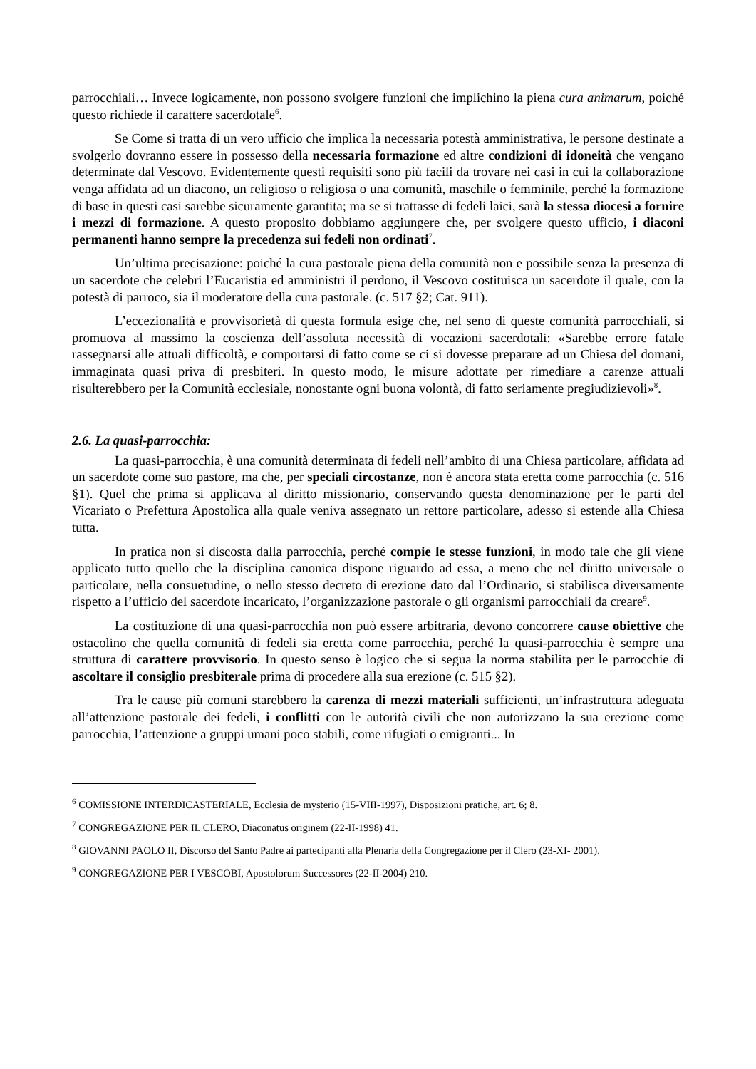parrocchiali… Invece logicamente, non possono svolgere funzioni che implichino la piena cura animarum, poiché questo richiede il carattere sacerdotale<sup>6</sup>.
Se Come si tratta di un vero ufficio che implica la necessaria potestà amministrativa, le persone destinate a svolgerlo dovranno essere in possesso della necessaria formazione ed altre condizioni di idoneità che vengano determinate dal Vescovo. Evidentemente questi requisiti sono più facili da trovare nei casi in cui la collaborazione venga affidata ad un diacono, un religioso o religiosa o una comunità, maschile o femminile, perché la formazione di base in questi casi sarebbe sicuramente garantita; ma se si trattasse di fedeli laici, sarà la stessa diocesi a fornire i mezzi di formazione. A questo proposito dobbiamo aggiungere che, per svolgere questo ufficio, i diaconi permanenti hanno sempre la precedenza sui fedeli non ordinati<sup>7</sup>.
Un’ultima precisazione: poiché la cura pastorale piena della comunità non e possibile senza la presenza di un sacerdote che celebri l’Eucaristia ed amministri il perdono, il Vescovo costituisca un sacerdote il quale, con la potestà di parroco, sia il moderatore della cura pastorale. (c. 517 §2; Cat. 911).
L’eccezionalità e provvisorietà di questa formula esige che, nel seno di queste comunità parrocchiali, si promuova al massimo la coscienza dell’assoluta necessità di vocazioni sacerdotali: «Sarebbe errore fatale rassegnarsi alle attuali difficoltà, e comportarsi di fatto come se ci si dovesse preparare ad un Chiesa del domani, immaginata quasi priva di presbiteri. In questo modo, le misure adottate per rimediare a carenze attuali risulterebbero per la Comunità ecclesiale, nonostante ogni buona volontà, di fatto seriamente pregiudizievoli»<sup>8</sup>.
2.6. La quasi-parrocchia:
La quasi-parrocchia, è una comunità determinata di fedeli nell’ambito di una Chiesa particolare, affidata ad un sacerdote come suo pastore, ma che, per speciali circostanze, non è ancora stata eretta come parrocchia (c. 516 §1). Quel che prima si applicava al diritto missionario, conservando questa denominazione per le parti del Vicariato o Prefettura Apostolica alla quale veniva assegnato un rettore particolare, adesso si estende alla Chiesa tutta.
In pratica non si discosta dalla parrocchia, perché compie le stesse funzioni, in modo tale che gli viene applicato tutto quello che la disciplina canonica dispone riguardo ad essa, a meno che nel diritto universale o particolare, nella consuetudine, o nello stesso decreto di erezione dato dal l’Ordinario, si stabilisca diversamente rispetto a l’ufficio del sacerdote incaricato, l’organizzazione pastorale o gli organismi parrocchiali da creare<sup>9</sup>.
La costituzione di una quasi-parrocchia non può essere arbitraria, devono concorrere cause obiettive che ostacolino che quella comunità di fedeli sia eretta come parrocchia, perché la quasi-parrocchia è sempre una struttura di carattere provvisorio. In questo senso è logico che si segua la norma stabilita per le parrocchie di ascoltare il consiglio presbiterale prima di procedere alla sua erezione (c. 515 §2).
Tra le cause più comuni starebbero la carenza di mezzi materiali sufficienti, un’infrastruttura adeguata all’attenzione pastorale dei fedeli, i conflitti con le autorità civili che non autorizzano la sua erezione come parrocchia, l’attenzione a gruppi umani poco stabili, come rifugiati o emigranti... In
<sup>6</sup> COMISSIONE INTERDICASTERIALE, Ecclesia de mysterio (15-VIII-1997), Disposizioni pratiche, art. 6; 8.
<sup>7</sup> CONGREGAZIONE PER IL CLERO, Diaconatus originem (22-II-1998) 41.
<sup>8</sup> GIOVANNI PAOLO II, Discorso del Santo Padre ai partecipanti alla Plenaria della Congregazione per il Clero (23-XI- 2001).
<sup>9</sup> CONGREGAZIONE PER I VESCOBI, Apostolorum Successores (22-II-2004) 210.